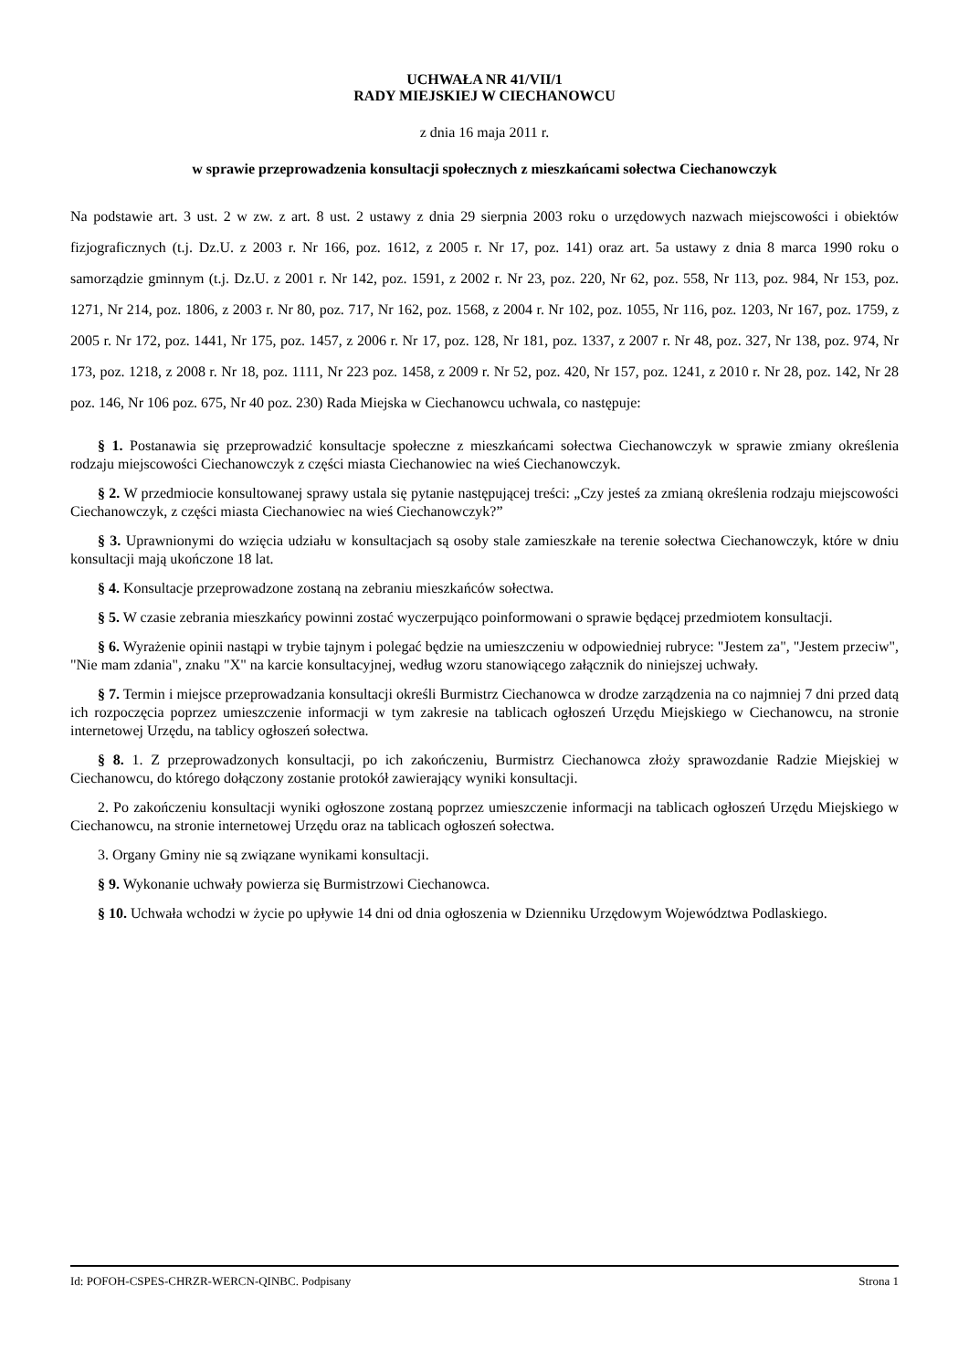UCHWAŁA NR 41/VII/1
RADY MIEJSKIEJ W CIECHANOWCU
z dnia 16 maja 2011 r.
w sprawie przeprowadzenia konsultacji społecznych z mieszkańcami sołectwa Ciechanowczyk
Na podstawie art. 3 ust. 2 w zw. z art. 8 ust. 2 ustawy z dnia 29 sierpnia 2003 roku o urzędowych nazwach miejscowości i obiektów fizjograficznych (t.j. Dz.U. z 2003 r. Nr 166, poz. 1612, z 2005 r. Nr 17, poz. 141) oraz art. 5a ustawy z dnia 8 marca 1990 roku o samorządzie gminnym (t.j. Dz.U. z 2001 r. Nr 142, poz. 1591, z 2002 r. Nr 23, poz. 220, Nr 62, poz. 558, Nr 113, poz. 984, Nr 153, poz. 1271, Nr 214, poz. 1806, z 2003 r. Nr 80, poz. 717, Nr 162, poz. 1568, z 2004 r. Nr 102, poz. 1055, Nr 116, poz. 1203, Nr 167, poz. 1759, z 2005 r. Nr 172, poz. 1441, Nr 175, poz. 1457, z 2006 r. Nr 17, poz. 128, Nr 181, poz. 1337, z 2007 r. Nr 48, poz. 327, Nr 138, poz. 974, Nr 173, poz. 1218, z 2008 r. Nr 18, poz. 1111, Nr 223 poz. 1458, z 2009 r. Nr 52, poz. 420, Nr 157, poz. 1241, z 2010 r. Nr 28, poz. 142, Nr 28 poz. 146, Nr 106 poz. 675, Nr 40 poz. 230) Rada Miejska w Ciechanowcu uchwala, co następuje:
§ 1. Postanawia się przeprowadzić konsultacje społeczne z mieszkańcami sołectwa Ciechanowczyk w sprawie zmiany określenia rodzaju miejscowości Ciechanowczyk z części miasta Ciechanowiec na wieś Ciechanowczyk.
§ 2. W przedmiocie konsultowanej sprawy ustala się pytanie następującej treści: „Czy jesteś za zmianą określenia rodzaju miejscowości Ciechanowczyk, z części miasta Ciechanowiec na wieś Ciechanowczyk?”
§ 3. Uprawnionymi do wzięcia udziału w konsultacjach są osoby stale zamieszkałe na terenie sołectwa Ciechanowczyk, które w dniu konsultacji mają ukończone 18 lat.
§ 4. Konsultacje przeprowadzone zostaną na zebraniu mieszkańców sołectwa.
§ 5. W czasie zebrania mieszkańcy powinni zostać wyczerpująco poinformowani o sprawie będącej przedmiotem konsultacji.
§ 6. Wyrażenie opinii nastąpi w trybie tajnym i polegać będzie na umieszczeniu w odpowiedniej rubryce: "Jestem za", "Jestem przeciw", "Nie mam zdania", znaku "X" na karcie konsultacyjnej, według wzoru stanowiącego załącznik do niniejszej uchwały.
§ 7. Termin i miejsce przeprowadzania konsultacji określi Burmistrz Ciechanowca w drodze zarządzenia na co najmniej 7 dni przed datą ich rozpoczęcia poprzez umieszczenie informacji w tym zakresie na tablicach ogłoszeń Urzędu Miejskiego w Ciechanowcu, na stronie internetowej Urzędu, na tablicy ogłoszeń sołectwa.
§ 8. 1. Z przeprowadzonych konsultacji, po ich zakończeniu, Burmistrz Ciechanowca złoży sprawozdanie Radzie Miejskiej w Ciechanowcu, do którego dołączony zostanie protokół zawierający wyniki konsultacji.
2. Po zakończeniu konsultacji wyniki ogłoszone zostaną poprzez umieszczenie informacji na tablicach ogłoszeń Urzędu Miejskiego w Ciechanowcu, na stronie internetowej Urzędu oraz na tablicach ogłoszeń sołectwa.
3. Organy Gminy nie są związane wynikami konsultacji.
§ 9. Wykonanie uchwały powierza się Burmistrzowi Ciechanowca.
§ 10. Uchwała wchodzi w życie po upływie 14 dni od dnia ogłoszenia w Dzienniku Urzędowym Województwa Podlaskiego.
Id: POFOH-CSPES-CHRZR-WERCN-QINBC. Podpisany Strona 1